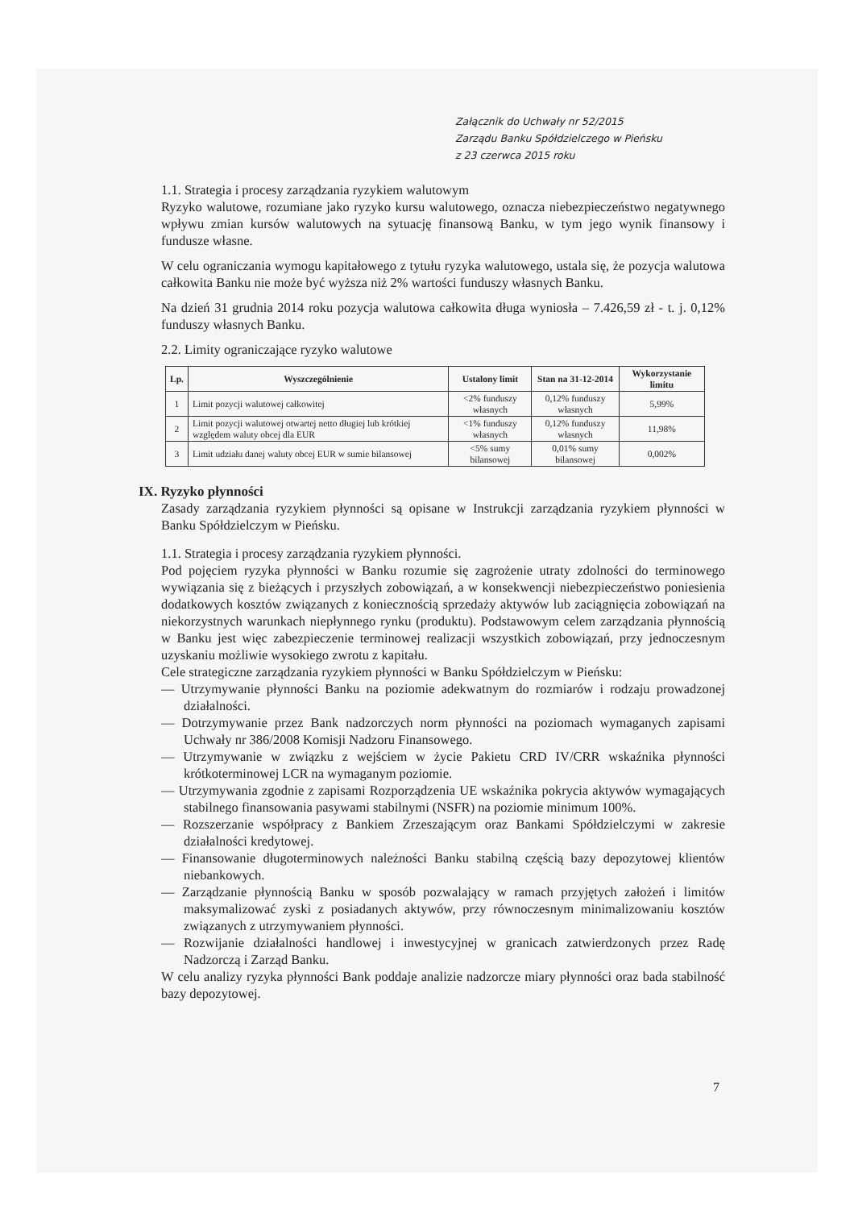Załącznik do Uchwały nr 52/2015
Zarządu Banku Spółdzielczego w Pieńsku
z 23 czerwca 2015 roku
1.1. Strategia i procesy zarządzania ryzykiem walutowym
Ryzyko walutowe, rozumiane jako ryzyko kursu walutowego, oznacza niebezpieczeństwo negatywnego wpływu zmian kursów walutowych na sytuację finansową Banku, w tym jego wynik finansowy i fundusze własne.
W celu ograniczania wymogu kapitałowego z tytułu ryzyka walutowego, ustala się, że pozycja walutowa całkowita Banku nie może być wyższa niż 2% wartości funduszy własnych Banku.
Na dzień 31 grudnia 2014 roku pozycja walutowa całkowita długa wyniosła – 7.426,59 zł - t. j. 0,12% funduszy własnych Banku.
2.2. Limity ograniczające ryzyko walutowe
| Lp. | Wyszczególnienie | Ustalony limit | Stan na 31-12-2014 | Wykorzystanie limitu |
| --- | --- | --- | --- | --- |
| 1 | Limit pozycji walutowej całkowitej | <2% funduszy własnych | 0,12% funduszy własnych | 5,99% |
| 2 | Limit pozycji walutowej otwartej netto długiej lub krótkiej względem waluty obcej dla EUR | <1% funduszy własnych | 0,12% funduszy własnych | 11,98% |
| 3 | Limit udziału danej waluty obcej EUR w sumie bilansowej | <5% sumy bilansowej | 0,01% sumy bilansowej | 0,002% |
IX. Ryzyko płynności
Zasady zarządzania ryzykiem płynności są opisane w Instrukcji zarządzania ryzykiem płynności w Banku Spółdzielczym w Pieńsku.
1.1. Strategia i procesy zarządzania ryzykiem płynności.
Pod pojęciem ryzyka płynności w Banku rozumie się zagrożenie utraty zdolności do terminowego wywiązania się z bieżących i przyszłych zobowiązań, a w konsekwencji niebezpieczeństwo poniesienia dodatkowych kosztów związanych z koniecznością sprzedaży aktywów lub zaciągnięcia zobowiązań na niekorzystnych warunkach niepłynnego rynku (produktu). Podstawowym celem zarządzania płynnością w Banku jest więc zabezpieczenie terminowej realizacji wszystkich zobowiązań, przy jednoczesnym uzyskaniu możliwie wysokiego zwrotu z kapitału.
Cele strategiczne zarządzania ryzykiem płynności w Banku Spółdzielczym w Pieńsku:
— Utrzymywanie płynności Banku na poziomie adekwatnym do rozmiarów i rodzaju prowadzonej działalności.
— Dotrzymywanie przez Bank nadzorczych norm płynności na poziomach wymaganych zapisami Uchwały nr 386/2008 Komisji Nadzoru Finansowego.
— Utrzymywanie w związku z wejściem w życie Pakietu CRD IV/CRR wskaźnika płynności krótkoterminowej LCR na wymaganym poziomie.
— Utrzymywania zgodnie z zapisami Rozporządzenia UE wskaźnika pokrycia aktywów wymagających stabilnego finansowania pasywami stabilnymi (NSFR) na poziomie minimum 100%.
— Rozszerzanie współpracy z Bankiem Zrzeszającym oraz Bankami Spółdzielczymi w zakresie działalności kredytowej.
— Finansowanie długoterminowych należności Banku stabilną częścią bazy depozytowej klientów niebankowych.
— Zarządzanie płynnością Banku w sposób pozwalający w ramach przyjętych założeń i limitów maksymalizować zyski z posiadanych aktywów, przy równoczesnym minimalizowaniu kosztów związanych z utrzymywaniem płynności.
— Rozwijanie działalności handlowej i inwestycyjnej w granicach zatwierdzonych przez Radę Nadzorczą i Zarząd Banku.
W celu analizy ryzyka płynności Bank poddaje analizie nadzorcze miary płynności oraz bada stabilność bazy depozytowej.
7